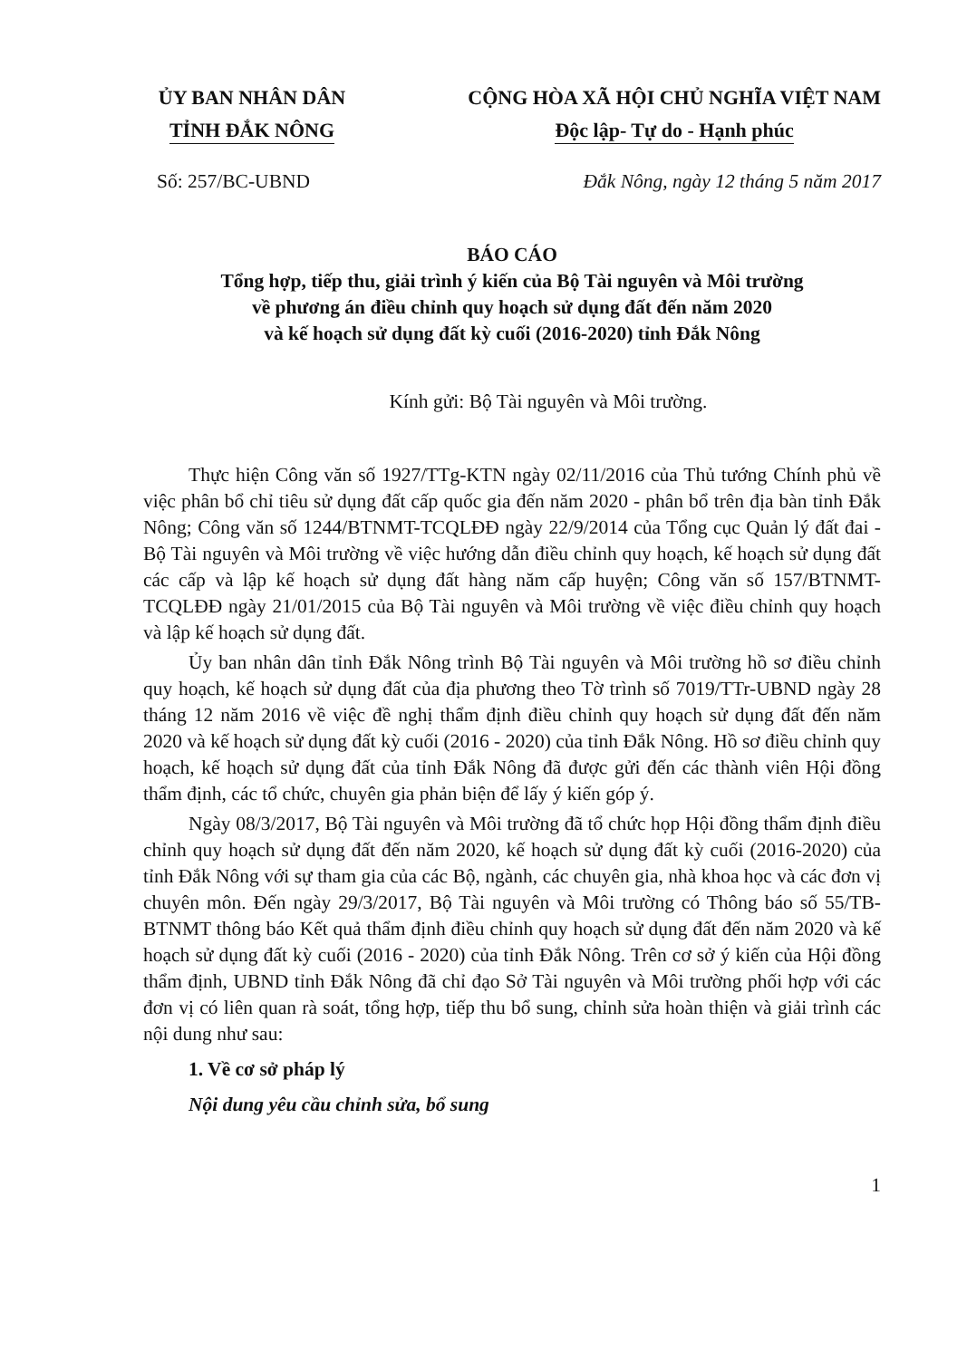ỦY BAN NHÂN DÂN
TỈNH ĐẮK NÔNG
CỘNG HÒA XÃ HỘI CHỦ NGHĨA VIỆT NAM
Độc lập- Tự do - Hạnh phúc
Số: 257/BC-UBND Đắk Nông, ngày 12 tháng 5 năm 2017
BÁO CÁO
Tổng hợp, tiếp thu, giải trình ý kiến của Bộ Tài nguyên và Môi trường
về phương án điều chỉnh quy hoạch sử dụng đất đến năm 2020
và kế hoạch sử dụng đất kỳ cuối (2016-2020) tỉnh Đắk Nông
Kính gửi: Bộ Tài nguyên và Môi trường.
Thực hiện Công văn số 1927/TTg-KTN ngày 02/11/2016 của Thủ tướng Chính phủ về việc phân bổ chỉ tiêu sử dụng đất cấp quốc gia đến năm 2020 - phân bổ trên địa bàn tỉnh Đắk Nông; Công văn số 1244/BTNMT-TCQLĐĐ ngày 22/9/2014 của Tổng cục Quản lý đất đai - Bộ Tài nguyên và Môi trường về việc hướng dẫn điều chỉnh quy hoạch, kế hoạch sử dụng đất các cấp và lập kế hoạch sử dụng đất hàng năm cấp huyện; Công văn số 157/BTNMT-TCQLĐĐ ngày 21/01/2015 của Bộ Tài nguyên và Môi trường về việc điều chỉnh quy hoạch và lập kế hoạch sử dụng đất.
Ủy ban nhân dân tỉnh Đắk Nông trình Bộ Tài nguyên và Môi trường hồ sơ điều chỉnh quy hoạch, kế hoạch sử dụng đất của địa phương theo Tờ trình số 7019/TTr-UBND ngày 28 tháng 12 năm 2016 về việc đề nghị thẩm định điều chỉnh quy hoạch sử dụng đất đến năm 2020 và kế hoạch sử dụng đất kỳ cuối (2016 - 2020) của tỉnh Đắk Nông. Hồ sơ điều chỉnh quy hoạch, kế hoạch sử dụng đất của tỉnh Đắk Nông đã được gửi đến các thành viên Hội đồng thẩm định, các tổ chức, chuyên gia phản biện để lấy ý kiến góp ý.
Ngày 08/3/2017, Bộ Tài nguyên và Môi trường đã tổ chức họp Hội đồng thẩm định điều chỉnh quy hoạch sử dụng đất đến năm 2020, kế hoạch sử dụng đất kỳ cuối (2016-2020) của tỉnh Đắk Nông với sự tham gia của các Bộ, ngành, các chuyên gia, nhà khoa học và các đơn vị chuyên môn. Đến ngày 29/3/2017, Bộ Tài nguyên và Môi trường có Thông báo số 55/TB-BTNMT thông báo Kết quả thẩm định điều chỉnh quy hoạch sử dụng đất đến năm 2020 và kế hoạch sử dụng đất kỳ cuối (2016 - 2020) của tỉnh Đắk Nông. Trên cơ sở ý kiến của Hội đồng thẩm định, UBND tỉnh Đắk Nông đã chỉ đạo Sở Tài nguyên và Môi trường phối hợp với các đơn vị có liên quan rà soát, tổng hợp, tiếp thu bổ sung, chỉnh sửa hoàn thiện và giải trình các nội dung như sau:
1. Về cơ sở pháp lý
Nội dung yêu cầu chỉnh sửa, bổ sung
1